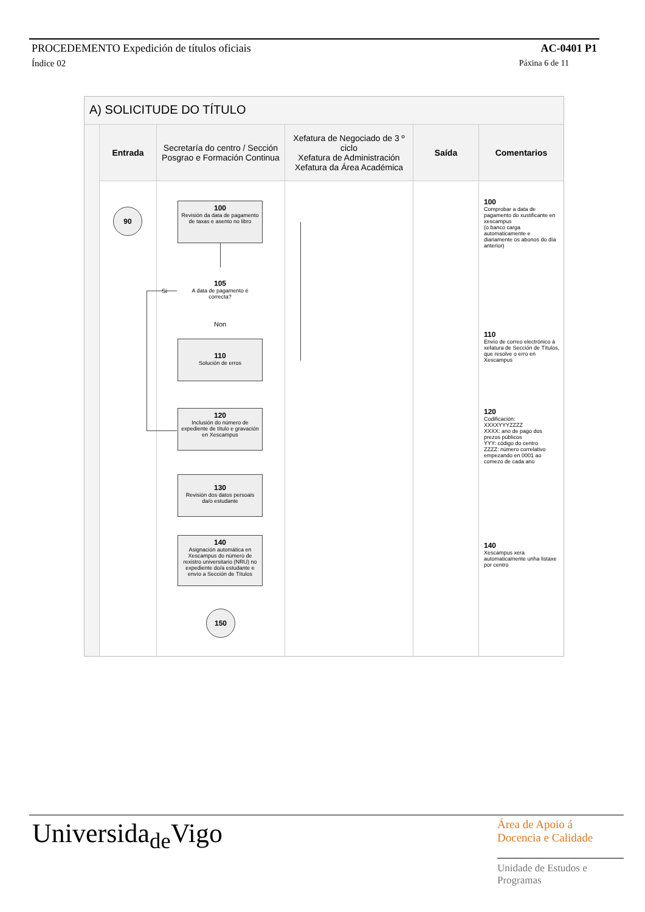PROCEDEMENTO Expedición de títulos oficiais AC-0401 P1
Índice 02 Páxina 6 de 11
A) SOLICITUDE DO TÍTULO
Entrada
90
Secretaría do centro / Sección Posgrao e Formación Continua
100
Revisión da data de pagamento de taxas e asento no libro
105
A data de pagamento é correcta?
Si
Non
110
Solución de erros
120
Inclusión do número de expediente de título e gravación en Xescampus
130
Revisión dos datos persoais da/o estudante
140
Asignación automática en Xescampus do número de rexistro universitario (NRU) no expediente do/a estudante e envío a Sección de Títulos
150
Xefatura de Negociado de 3 º ciclo
Xefatura de Administración
Xefatura da Área Académica
Saída Comentarios
100
Comprobar a data de pagamento do xustificante en xescampus
(o banco carga automaticamente e diariamente os abonos do día anterior)
110
Envío de correo electrónico á xefatura de Sección de Títulos, que resolve o erro en Xescampus
120
Codificación:
XXXXYYYZZZZ
XXXX: ano de pago dos prezos públicos
YYY: código do centro
ZZZZ: número correlativo empezando en 0001 ao comezo de cada ano
140
Xescampus xera automaticamente unha listaxe por centro
Universida<sub>de</sub>Vigo
Área de Apoio á
Docencia e Calidade
Unidade de Estudos e
Programas